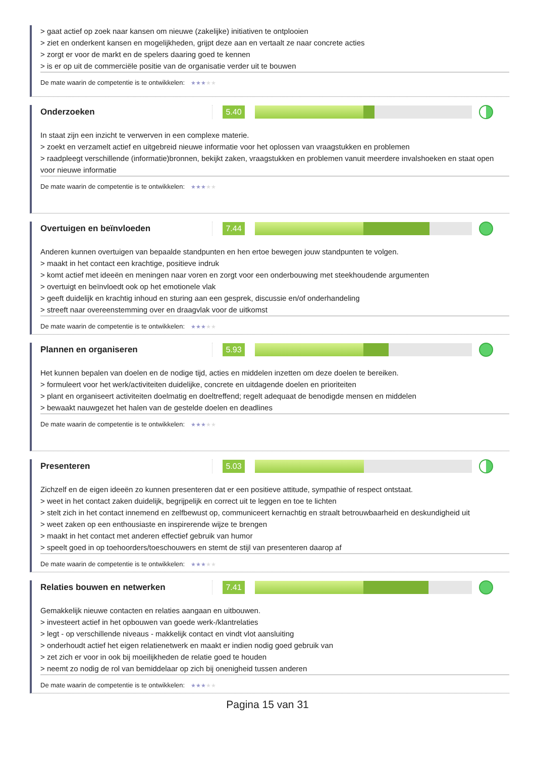> gaat actief op zoek naar kansen om nieuwe (zakelijke) initiativen te ontplooien
> ziet en onderkent kansen en mogelijkheden, grijpt deze aan en vertaalt ze naar concrete acties
> zorgt er voor de markt en de spelers daaring goed te kennen
> is er op uit de commerciële positie van de organisatie verder uit te bouwen
De mate waarin de competentie is te ontwikkelen: ★★★★★
Onderzoeken
5.40
In staat zijn een inzicht te verwerven in een complexe materie.
> zoekt en verzamelt actief en uitgebreid nieuwe informatie voor het oplossen van vraagstukken en problemen
> raadpleegt verschillende (informatie)bronnen, bekijkt zaken, vraagstukken en problemen vanuit meerdere invalshoeken en staat open voor nieuwe informatie
De mate waarin de competentie is te ontwikkelen: ★★★★★
Overtuigen en beïnvloeden
7.44
Anderen kunnen overtuigen van bepaalde standpunten en hen ertoe bewegen jouw standpunten te volgen.
> maakt in het contact een krachtige, positieve indruk
> komt actief met ideeën en meningen naar voren en zorgt voor een onderbouwing met steekhoudende argumenten
> overtuigt en beïnvloedt ook op het emotionele vlak
> geeft duidelijk en krachtig inhoud en sturing aan een gesprek, discussie en/of onderhandeling
> streeft naar overeenstemming over en draagvlak voor de uitkomst
De mate waarin de competentie is te ontwikkelen: ★★★★★
Plannen en organiseren
5.93
Het kunnen bepalen van doelen en de nodige tijd, acties en middelen inzetten om deze doelen te bereiken.
> formuleert voor het werk/activiteiten duidelijke, concrete en uitdagende doelen en prioriteiten
> plant en organiseert activiteiten doelmatig en doeltreffend; regelt adequaat de benodigde mensen en middelen
> bewaakt nauwgezet het halen van de gestelde doelen en deadlines
De mate waarin de competentie is te ontwikkelen: ★★★★★
Presenteren
5.03
Zichzelf en de eigen ideeën zo kunnen presenteren dat er een positieve attitude, sympathie of respect ontstaat.
> weet in het contact zaken duidelijk, begrijpelijk en correct uit te leggen en toe te lichten
> stelt zich in het contact innemend en zelfbewust op, communiceert kernachtig en straalt betrouwbaarheid en deskundigheid uit
> weet zaken op een enthousiaste en inspirerende wijze te brengen
> maakt in het contact met anderen effectief gebruik van humor
> speelt goed in op toehoorders/toeschouwers en stemt de stijl van presenteren daarop af
De mate waarin de competentie is te ontwikkelen: ★★★★★
Relaties bouwen en netwerken
7.41
Gemakkelijk nieuwe contacten en relaties aangaan en uitbouwen.
> investeert actief in het opbouwen van goede werk-/klantrelaties
> legt - op verschillende niveaus - makkelijk contact en vindt vlot aansluiting
> onderhoudt actief het eigen relatienetwerk en maakt er indien nodig goed gebruik van
> zet zich er voor in ook bij moeilijkheden de relatie goed te houden
> neemt zo nodig de rol van bemiddelaar op zich bij onenigheid tussen anderen
De mate waarin de competentie is te ontwikkelen: ★★★★★
Pagina 15 van 31